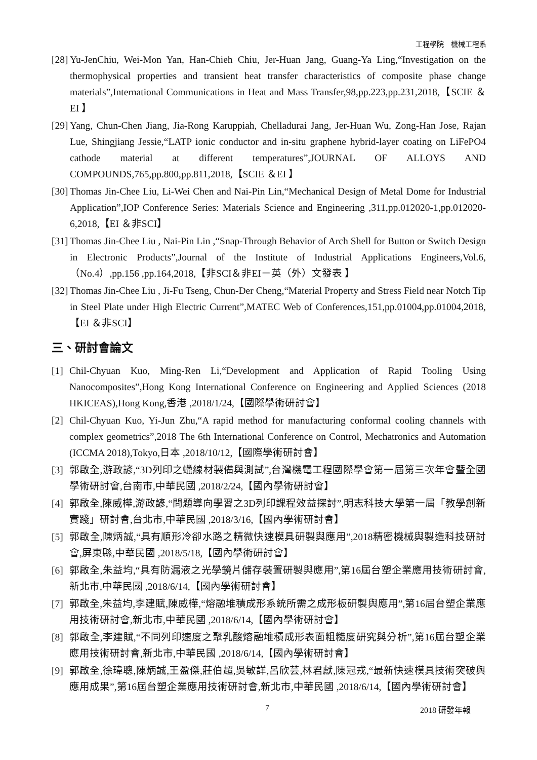工程學院　機械工程系
[28] Yu-JenChiu, Wei-Mon Yan, Han-Chieh Chiu, Jer-Huan Jang, Guang-Ya Ling,“Investigation on the thermophysical properties and transient heat transfer characteristics of composite phase change materials”,International Communications in Heat and Mass Transfer,98,pp.223,pp.231,2018,【SCIE ＆EI 】
[29] Yang, Chun-Chen Jiang, Jia-Rong Karuppiah, Chelladurai Jang, Jer-Huan Wu, Zong-Han Jose, Rajan Lue, Shingjiang Jessie,“LATP ionic conductor and in-situ graphene hybrid-layer coating on LiFePO4 cathode material at different temperatures”,JOURNAL OF ALLOYS AND COMPOUNDS,765,pp.800,pp.811,2018,【SCIE ＆EI 】
[30] Thomas Jin-Chee Liu, Li-Wei Chen and Nai-Pin Lin,“Mechanical Design of Metal Dome for Industrial Application”,IOP Conference Series: Materials Science and Engineering ,311,pp.012020-1,pp.012020-6,2018,【EI ＆非SCI】
[31] Thomas Jin-Chee Liu , Nai-Pin Lin ,“Snap-Through Behavior of Arch Shell for Button or Switch Design in Electronic Products”,Journal of the Institute of Industrial Applications Engineers,Vol.6,（No.4）,pp.156 ,pp.164,2018,【非SCI＆非EI－英（外）文發表 】
[32] Thomas Jin-Chee Liu , Ji-Fu Tseng, Chun-Der Cheng,“Material Property and Stress Field near Notch Tip in Steel Plate under High Electric Current”,MATEC Web of Conferences,151,pp.01004,pp.01004,2018,【EI ＆非SCI】
三、研討會論文
[1] Chil-Chyuan Kuo, Ming-Ren Li,“Development and Application of Rapid Tooling Using Nanocomposites”,Hong Kong International Conference on Engineering and Applied Sciences (2018 HKICEAS),Hong Kong,香港 ,2018/1/24,【國際學術研討會】
[2] Chil-Chyuan Kuo, Yi-Jun Zhu,“A rapid method for manufacturing conformal cooling channels with complex geometrics”,2018 The 6th International Conference on Control, Mechatronics and Automation (ICCMA 2018),Tokyo,日本 ,2018/10/12,【國際學術研討會】
[3] 郭啟全,游政諺,“3D列印之蠟線材製備與測試”,台灣機電工程國際學會第一屆第三次年會暨全國學術研討會,台南市,中華民國 ,2018/2/24,【國內學術研討會】
[4] 郭啟全,陳威樺,游政諺,“問題導向學習之3D列印課程效益探討”,明志科技大學第一屆「教學創新實踐」研討會,台北市,中華民國 ,2018/3/16,【國內學術研討會】
[5] 郭啟全,陳炳誠,“具有順形冷卻水路之精微快速模具研製與應用”,2018精密機械與製造科技研討會,屏東縣,中華民國 ,2018/5/18,【國內學術研討會】
[6] 郭啟全,朱益均,“具有防漏液之光學鏡片儲存裝置研製與應用”,第16屆台塑企業應用技術研討會,新北市,中華民國 ,2018/6/14,【國內學術研討會】
[7] 郭啟全,朱益均,李建賦,陳威樺,“熔融堆積成形系統所需之成形板研製與應用”,第16屆台塑企業應用技術研討會,新北市,中華民國 ,2018/6/14,【國內學術研討會】
[8] 郭啟全,李建賦,“不同列印速度之聚乳酸熔融堆積成形表面粗糙度研究與分析”,第16屆台塑企業應用技術研討會,新北市,中華民國 ,2018/6/14,【國內學術研討會】
[9] 郭啟全,徐瑋聰,陳炳誠,王盈傑,莊伯超,吳敏詳,呂欣芸,林君獻,陳冠戎,“最新快速模具技術突破與應用成果”,第16屆台塑企業應用技術研討會,新北市,中華民國 ,2018/6/14,【國內學術研討會】
7 2018 研發年報